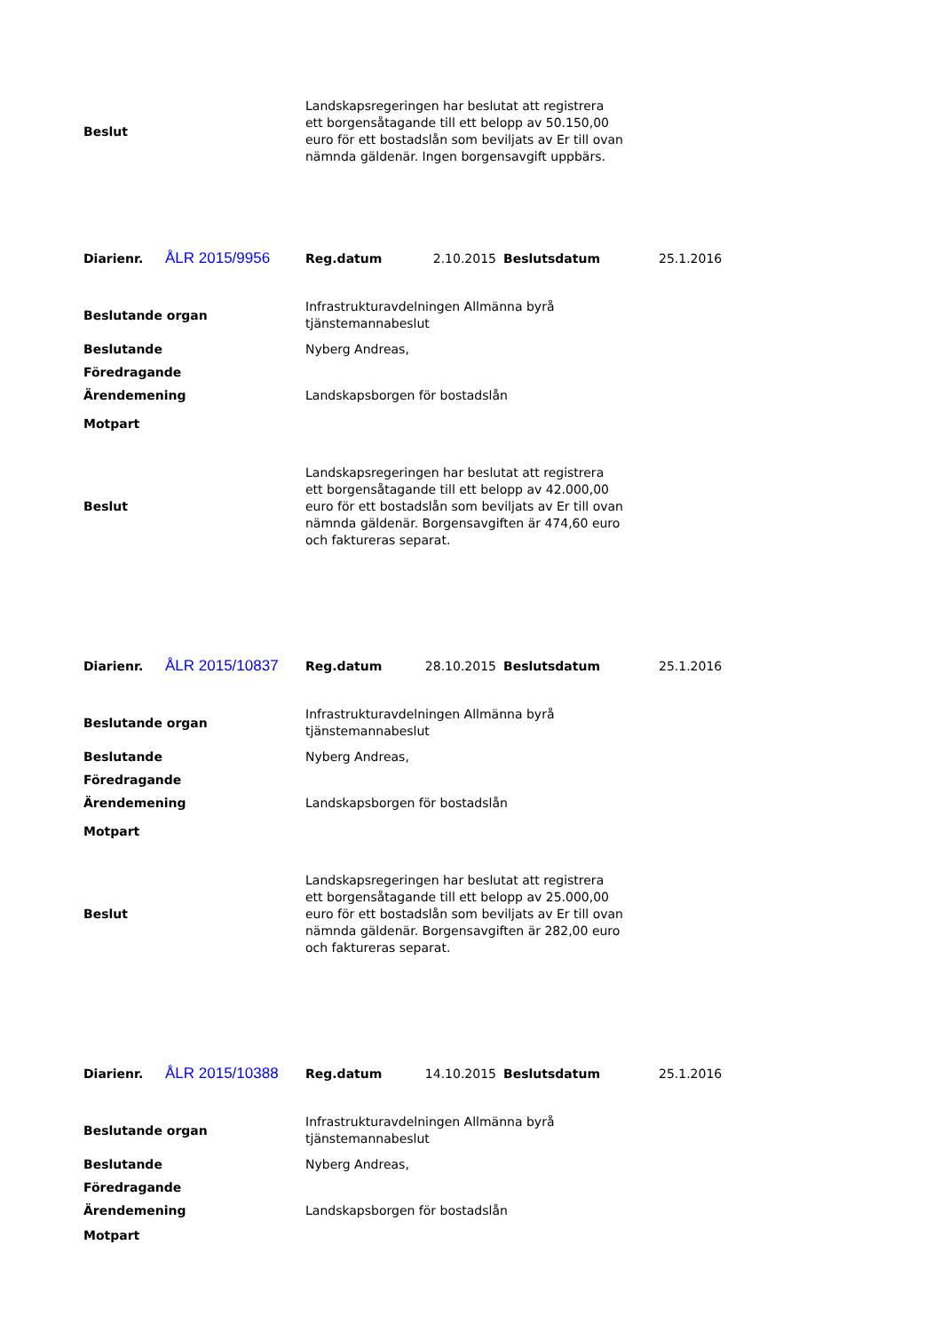| Beslut | Landskapsregeringen har beslutat att registrera ett borgensåtagande till ett belopp av 50.150,00 euro för ett bostadslån som beviljats av Er till ovan nämnda gäldenär. Ingen borgensavgift uppbärs. |
| Diarienr. | ÅLR 2015/9956 | Reg.datum | 2.10.2015 | Beslutsdatum | 25.1.2016 |
| Beslutande organ | Infrastrukturavdelningen Allmänna byrå tjänstemannabeslut |
| Beslutande | Nyberg Andreas, |
| Föredragande | |
| Ärendemening | Landskapsborgen för bostadslån |
| Motpart | |
| Beslut | Landskapsregeringen har beslutat att registrera ett borgensåtagande till ett belopp av 42.000,00 euro för ett bostadslån som beviljats av Er till ovan nämnda gäldenär. Borgensavgiften är 474,60 euro och faktureras separat. |
| Diarienr. | ÅLR 2015/10837 | Reg.datum | 28.10.2015 | Beslutsdatum | 25.1.2016 |
| Beslutande organ | Infrastrukturavdelningen Allmänna byrå tjänstemannabeslut |
| Beslutande | Nyberg Andreas, |
| Föredragande | |
| Ärendemening | Landskapsborgen för bostadslån |
| Motpart | |
| Beslut | Landskapsregeringen har beslutat att registrera ett borgensåtagande till ett belopp av 25.000,00 euro för ett bostadslån som beviljats av Er till ovan nämnda gäldenär. Borgensavgiften är 282,00 euro och faktureras separat. |
| Diarienr. | ÅLR 2015/10388 | Reg.datum | 14.10.2015 | Beslutsdatum | 25.1.2016 |
| Beslutande organ | Infrastrukturavdelningen Allmänna byrå tjänstemannabeslut |
| Beslutande | Nyberg Andreas, |
| Föredragande | |
| Ärendemening | Landskapsborgen för bostadslån |
| Motpart | |